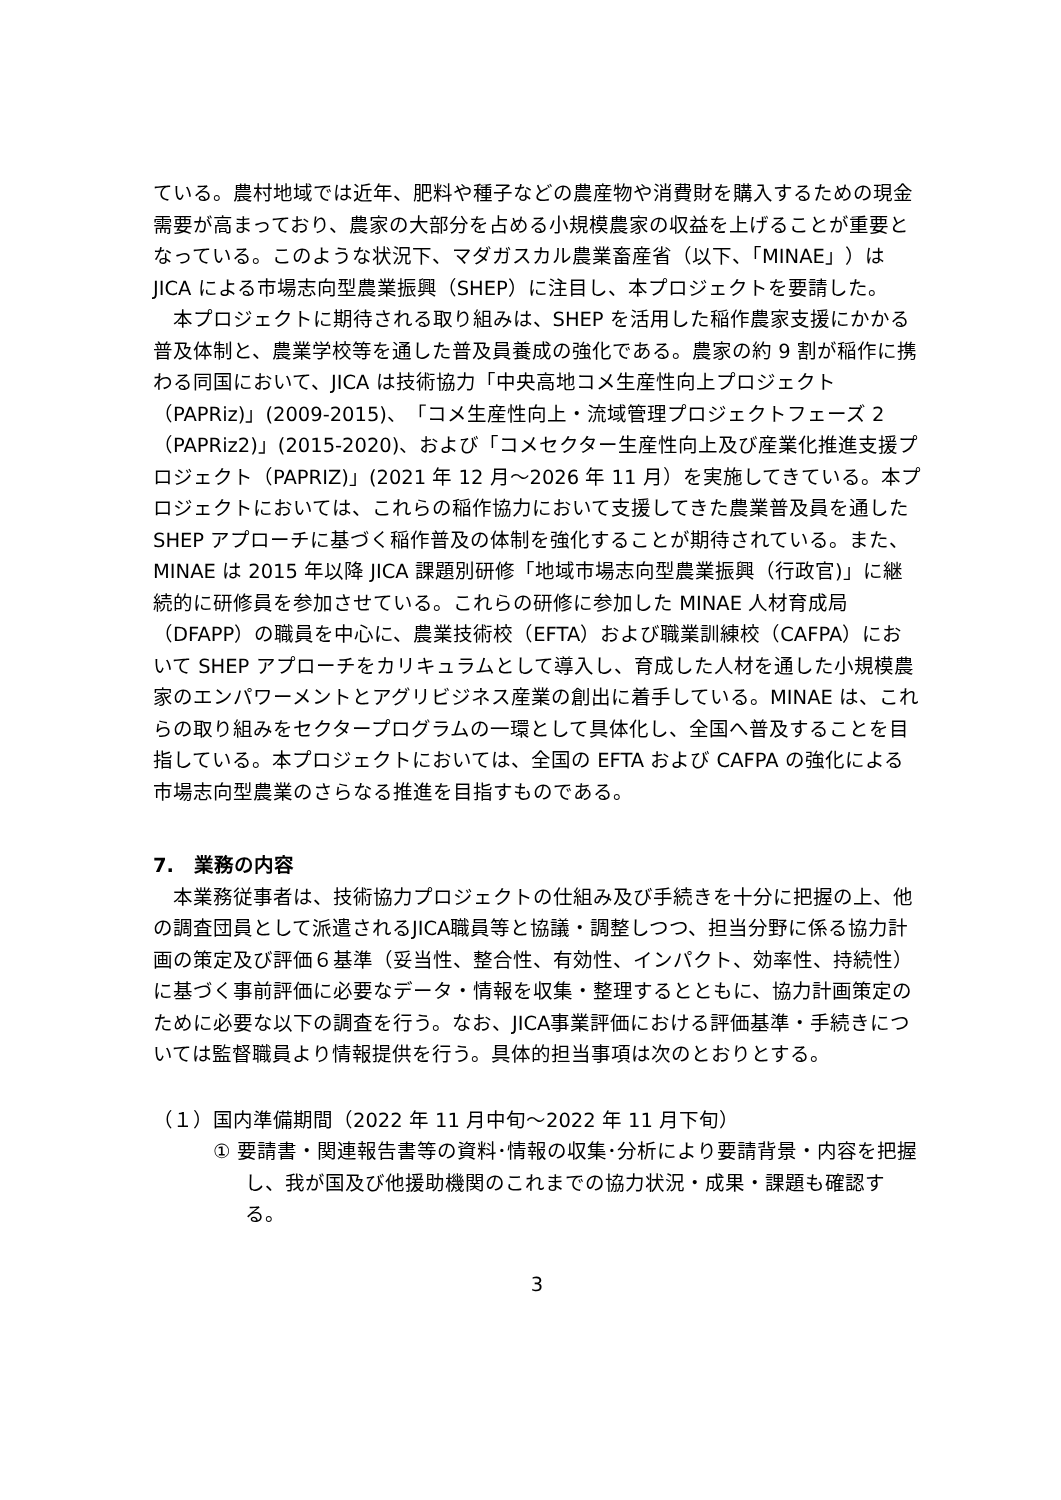ている。農村地域では近年、肥料や種子などの農産物や消費財を購入するための現金需要が高まっており、農家の大部分を占める小規模農家の収益を上げることが重要となっている。このような状況下、マダガスカル農業畜産省（以下、「MINAE」）は JICA による市場志向型農業振興（SHEP）に注目し、本プロジェクトを要請した。
本プロジェクトに期待される取り組みは、SHEP を活用した稲作農家支援にかかる普及体制と、農業学校等を通した普及員養成の強化である。農家の約 9 割が稲作に携わる同国において、JICA は技術協力「中央高地コメ生産性向上プロジェクト（PAPRiz)」(2009-2015)、「コメ生産性向上・流域管理プロジェクトフェーズ 2（PAPRiz2)」(2015-2020)、および「コメセクター生産性向上及び産業化推進支援プロジェクト（PAPRIZ)」(2021 年 12 月～2026 年 11 月）を実施してきている。本プロジェクトにおいては、これらの稲作協力において支援してきた農業普及員を通した SHEP アプローチに基づく稲作普及の体制を強化することが期待されている。また、MINAE は 2015 年以降 JICA 課題別研修「地域市場志向型農業振興（行政官)」に継続的に研修員を参加させている。これらの研修に参加した MINAE 人材育成局（DFAPP）の職員を中心に、農業技術校（EFTA）および職業訓練校（CAFPA）において SHEP アプローチをカリキュラムとして導入し、育成した人材を通した小規模農家のエンパワーメントとアグリビジネス産業の創出に着手している。MINAE は、これらの取り組みをセクタープログラムの一環として具体化し、全国へ普及することを目指している。本プロジェクトにおいては、全国の EFTA および CAFPA の強化による市場志向型農業のさらなる推進を目指すものである。
7.　業務の内容
本業務従事者は、技術協力プロジェクトの仕組み及び手続きを十分に把握の上、他の調査団員として派遣されるJICA職員等と協議・調整しつつ、担当分野に係る協力計画の策定及び評価６基準（妥当性、整合性、有効性、インパクト、効率性、持続性）に基づく事前評価に必要なデータ・情報を収集・整理するとともに、協力計画策定のために必要な以下の調査を行う。なお、JICA事業評価における評価基準・手続きについては監督職員より情報提供を行う。具体的担当事項は次のとおりとする。
（１）国内準備期間（2022 年 11 月中旬～2022 年 11 月下旬）
① 要請書・関連報告書等の資料･情報の収集･分析により要請背景・内容を把握し、我が国及び他援助機関のこれまでの協力状況・成果・課題も確認する。
3